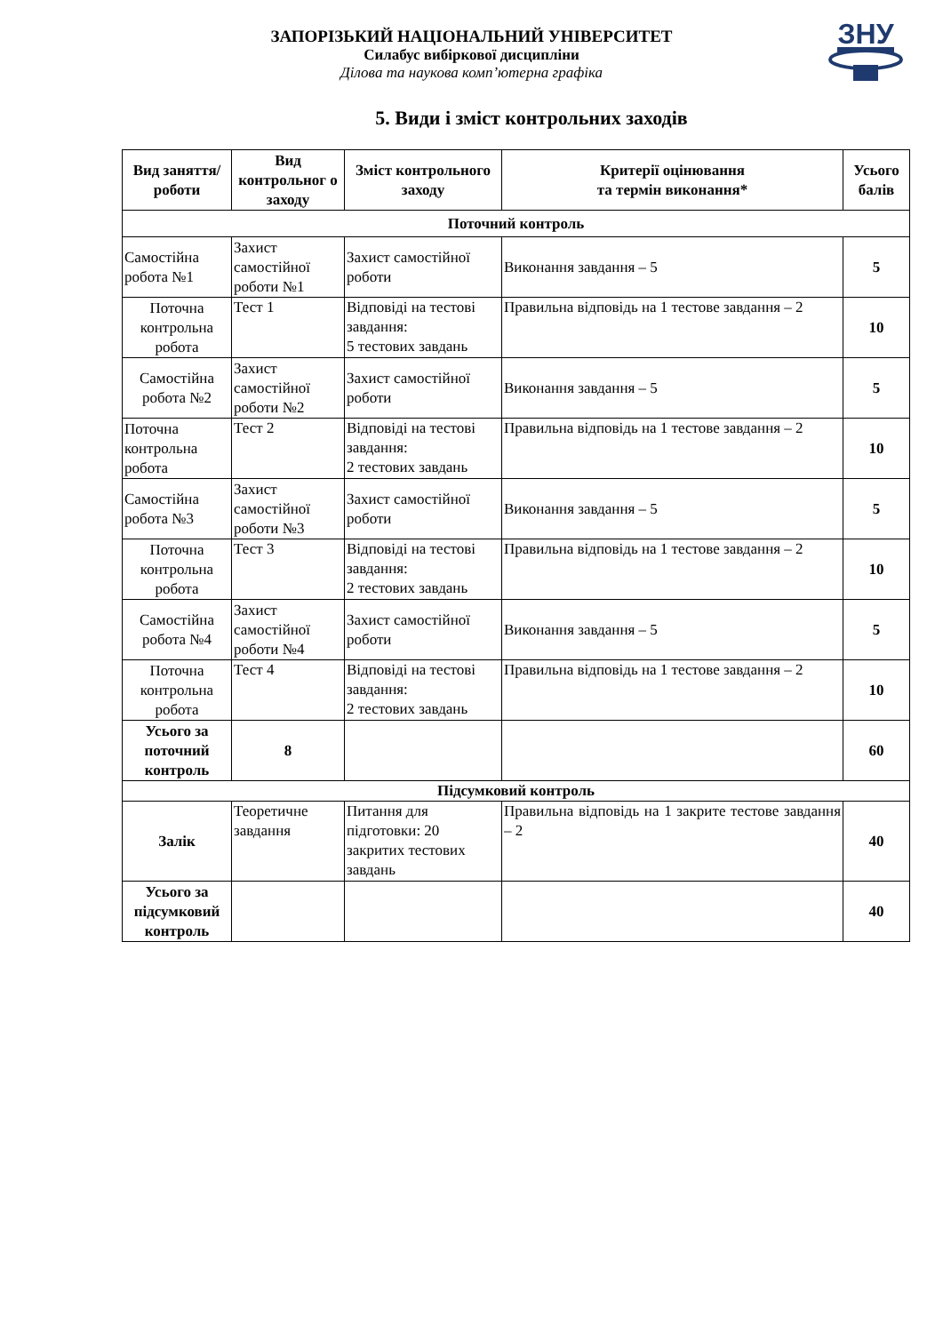ЗАПОРІЗЬКИЙ НАЦІОНАЛЬНИЙ УНІВЕРСИТЕТ
Силабус вибіркової дисципліни
Ділова та наукова комп’ютерна графіка
ЗНУ
5. Види і зміст контрольних заходів
| Вид заняття/ роботи | Вид контрольног о заходу | Зміст контрольного заходу | Критерії оцінювання та термін виконання* | Усього балів |
| --- | --- | --- | --- | --- |
| Поточний контроль | | | | |
| Самостійна робота №1 | Захист самостійної роботи №1 | Захист самостійної роботи | Виконання завдання – 5 | 5 |
| Поточна контрольна робота | Тест 1 | Відповіді на тестові завдання: 5 тестових завдань | Правильна відповідь на 1 тестове завдання – 2 | 10 |
| Самостійна робота №2 | Захист самостійної роботи №2 | Захист самостійної роботи | Виконання завдання – 5 | 5 |
| Поточна контрольна робота | Тест 2 | Відповіді на тестові завдання: 2 тестових завдань | Правильна відповідь на 1 тестове завдання – 2 | 10 |
| Самостійна робота №3 | Захист самостійної роботи №3 | Захист самостійної роботи | Виконання завдання – 5 | 5 |
| Поточна контрольна робота | Тест 3 | Відповіді на тестові завдання: 2 тестових завдань | Правильна відповідь на 1 тестове завдання – 2 | 10 |
| Самостійна робота №4 | Захист самостійної роботи №4 | Захист самостійної роботи | Виконання завдання – 5 | 5 |
| Поточна контрольна робота | Тест 4 | Відповіді на тестові завдання: 2 тестових завдань | Правильна відповідь на 1 тестове завдання – 2 | 10 |
| Усього за поточний контроль | 8 | | | 60 |
| Підсумковий контроль | | | | |
| Залік | Теоретичне завдання | Питання для підготовки: 20 закритих тестових завдань | Правильна відповідь на 1 закрите тестове завдання – 2 | 40 |
| Усього за підсумковий контроль | | | | 40 |